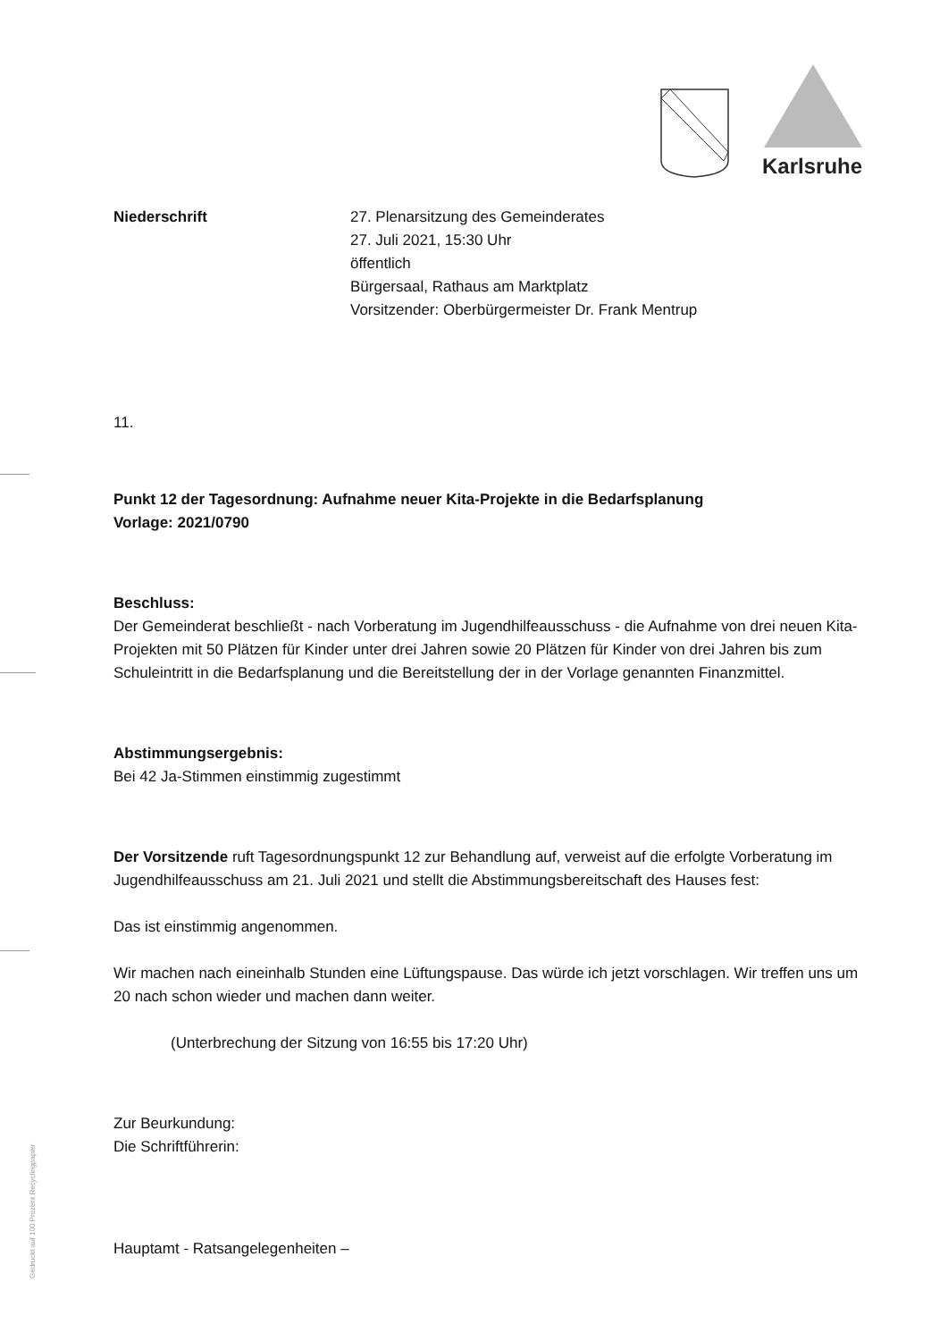Karlsruhe
Niederschrift 27. Plenarsitzung des Gemeinderates
27. Juli 2021, 15:30 Uhr
öffentlich
Bürgersaal, Rathaus am Marktplatz
Vorsitzender: Oberbürgermeister Dr. Frank Mentrup
11.
Punkt 12 der Tagesordnung: Aufnahme neuer Kita-Projekte in die Bedarfsplanung
Vorlage: 2021/0790
Beschluss:
Der Gemeinderat beschließt - nach Vorberatung im Jugendhilfeausschuss - die Aufnahme von drei neuen Kita-Projekten mit 50 Plätzen für Kinder unter drei Jahren sowie 20 Plätzen für Kinder von drei Jahren bis zum Schuleintritt in die Bedarfsplanung und die Bereitstellung der in der Vorlage genannten Finanzmittel.
Abstimmungsergebnis:
Bei 42 Ja-Stimmen einstimmig zugestimmt
Der Vorsitzende ruft Tagesordnungspunkt 12 zur Behandlung auf, verweist auf die erfolgte Vorberatung im Jugendhilfeausschuss am 21. Juli 2021 und stellt die Abstimmungsbereitschaft des Hauses fest:
Das ist einstimmig angenommen.
Wir machen nach eineinhalb Stunden eine Lüftungspause. Das würde ich jetzt vorschlagen. Wir treffen uns um 20 nach schon wieder und machen dann weiter.
(Unterbrechung der Sitzung von 16:55 bis 17:20 Uhr)
Zur Beurkundung:
Die Schriftführerin:
Hauptamt - Ratsangelegenheiten –
Gedruckt auf 100 Prozent Recyclingpapier